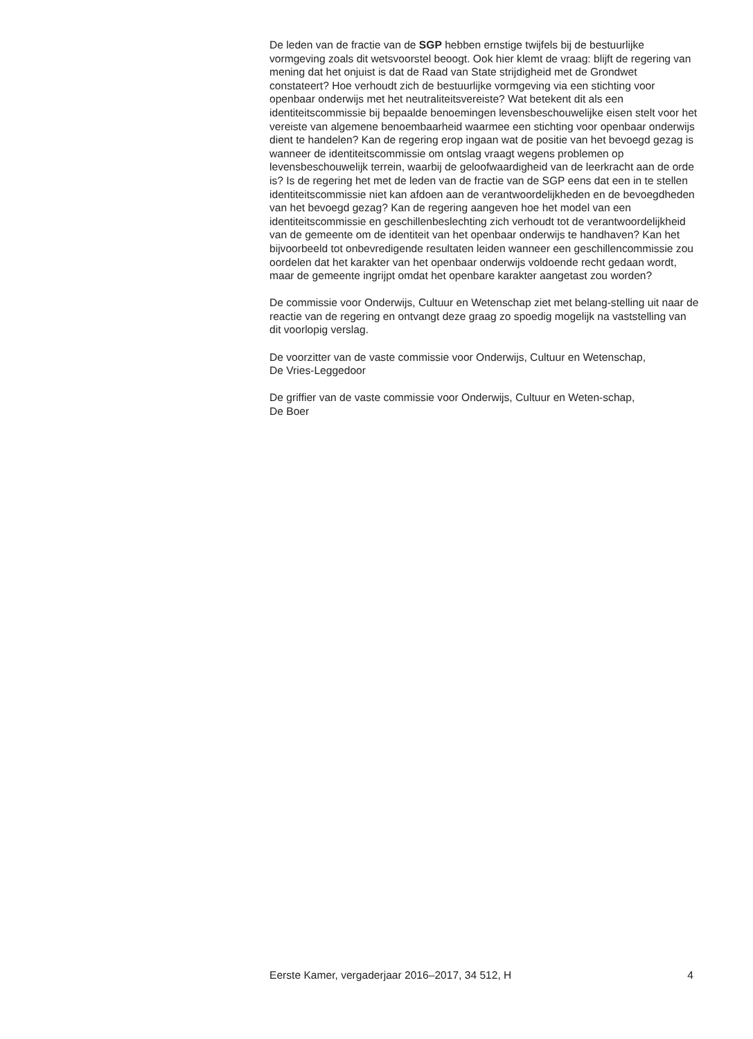De leden van de fractie van de SGP hebben ernstige twijfels bij de bestuurlijke vormgeving zoals dit wetsvoorstel beoogt. Ook hier klemt de vraag: blijft de regering van mening dat het onjuist is dat de Raad van State strijdigheid met de Grondwet constateert? Hoe verhoudt zich de bestuurlijke vormgeving via een stichting voor openbaar onderwijs met het neutraliteitsvereiste? Wat betekent dit als een identiteitscommissie bij bepaalde benoemingen levensbeschouwelijke eisen stelt voor het vereiste van algemene benoembaarheid waarmee een stichting voor openbaar onderwijs dient te handelen? Kan de regering erop ingaan wat de positie van het bevoegd gezag is wanneer de identiteitscommissie om ontslag vraagt wegens problemen op levensbeschouwelijk terrein, waarbij de geloofwaardigheid van de leerkracht aan de orde is? Is de regering het met de leden van de fractie van de SGP eens dat een in te stellen identiteitscommissie niet kan afdoen aan de verantwoordelijkheden en de bevoegdheden van het bevoegd gezag? Kan de regering aangeven hoe het model van een identiteitscommissie en geschillenbeslechting zich verhoudt tot de verantwoordelijkheid van de gemeente om de identiteit van het openbaar onderwijs te handhaven? Kan het bijvoorbeeld tot onbevredigende resultaten leiden wanneer een geschillencommissie zou oordelen dat het karakter van het openbaar onderwijs voldoende recht gedaan wordt, maar de gemeente ingrijpt omdat het openbare karakter aangetast zou worden?
De commissie voor Onderwijs, Cultuur en Wetenschap ziet met belang-stelling uit naar de reactie van de regering en ontvangt deze graag zo spoedig mogelijk na vaststelling van dit voorlopig verslag.
De voorzitter van de vaste commissie voor Onderwijs, Cultuur en Wetenschap,
De Vries-Leggedoor
De griffier van de vaste commissie voor Onderwijs, Cultuur en Weten-schap,
De Boer
Eerste Kamer, vergaderjaar 2016–2017, 34 512, H 4